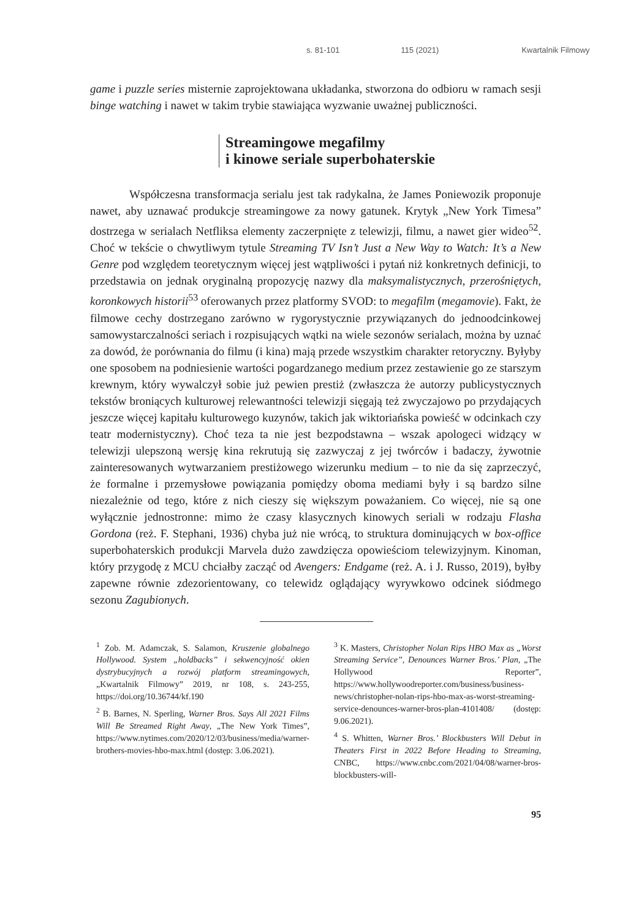s. 81-101 115 (2021) Kwartalnik Filmowy
game i puzzle series misternie zaprojektowana układanka, stworzona do odbioru w ramach sesji binge watching i nawet w takim trybie stawiająca wyzwanie uważnej publiczności.
Streamingowe megafilmy
i kinowe seriale superbohaterskie
Współczesna transformacja serialu jest tak radykalna, że James Poniewozik proponuje nawet, aby uznawać produkcje streamingowe za nowy gatunek. Krytyk „New York Timesa” dostrzega w serialach Netfliksa elementy zaczerpnięte z telewizji, filmu, a nawet gier wideo<sup>52</sup>. Choć w tekście o chwytliwym tytule Streaming TV Isn’t Just a New Way to Watch: It’s a New Genre pod względem teoretycznym więcej jest wątpliwości i pytań niż konkretnych definicji, to przedstawia on jednak oryginalną propozycję nazwy dla maksymalistycznych, przerośniętych, koronkowych historii<sup>53</sup> oferowanych przez platformy SVOD: to megafilm (megamovie). Fakt, że filmowe cechy dostrzegano zarówno w rygorystycznie przywiązanych do jednoodcinkowej samowystarczalności seriach i rozpisujących wątki na wiele sezonów serialach, można by uznać za dowód, że porównania do filmu (i kina) mają przede wszystkim charakter retoryczny. Byłyby one sposobem na podniesienie wartości pogardzanego medium przez zestawienie go ze starszym krewnym, który wywalczył sobie już pewien prestiż (zwłaszcza że autorzy publicystycznych tekstów broniących kulturowej relewantności telewizji sięgają też zwyczajowo po przydających jeszcze więcej kapitału kulturowego kuzynów, takich jak wiktoriańska powieść w odcinkach czy teatr modernistyczny). Choć teza ta nie jest bezpodstawna – wszak apologeci widzący w telewizji ulepszoną wersję kina rekrutują się zazwyczaj z jej twórców i badaczy, żywotnie zainteresowanych wytwarzaniem prestiżowego wizerunku medium – to nie da się zaprzeczyć, że formalne i przemysłowe powiązania pomiędzy oboma mediami były i są bardzo silne niezależnie od tego, które z nich cieszy się większym poważaniem. Co więcej, nie są one wyłącznie jednostronne: mimo że czasy klasycznych kinowych seriali w rodzaju Flasha Gordona (reż. F. Stephani, 1936) chyba już nie wrócą, to struktura dominujących w box-office superbohaterskich produkcji Marvela dużo zawdzięcza opowieściom telewizyjnym. Kinoman, który przygodę z MCU chciałby zacząć od Avengers: Endgame (reż. A. i J. Russo, 2019), byłby zapewne równie zdezorientowany, co telewidz oglądający wyrywkowo odcinek siódmego sezonu Zagubionych.
<sup>1</sup> Zob. M. Adamczak, S. Salamon, Kruszenie globalnego Hollywood. System „holdbacks” i sekwencyjność okien dystrybucyjnych a rozwój platform streamingowych, „Kwartalnik Filmowy” 2019, nr 108, s. 243-255, https://doi.org/10.36744/kf.190
<sup>2</sup> B. Barnes, N. Sperling, Warner Bros. Says All 2021 Films Will Be Streamed Right Away, „The New York Times”, https://www.nytimes.com/2020/12/03/business/media/warner-brothers-movies-hbo-max.html (dostęp: 3.06.2021).
<sup>3</sup> K. Masters, Christopher Nolan Rips HBO Max as „Worst Streaming Service”, Denounces Warner Bros.’ Plan, „The Hollywood Reporter”, https://www.hollywoodreporter.com/business/business-news/christopher-nolan-rips-hbo-max-as-worst-streaming-service-denounces-warner-bros-plan-4101408/ (dostęp: 9.06.2021).
<sup>4</sup> S. Whitten, Warner Bros.’ Blockbusters Will Debut in Theaters First in 2022 Before Heading to Streaming, CNBC, https://www.cnbc.com/2021/04/08/warner-bros-blockbusters-will-
95